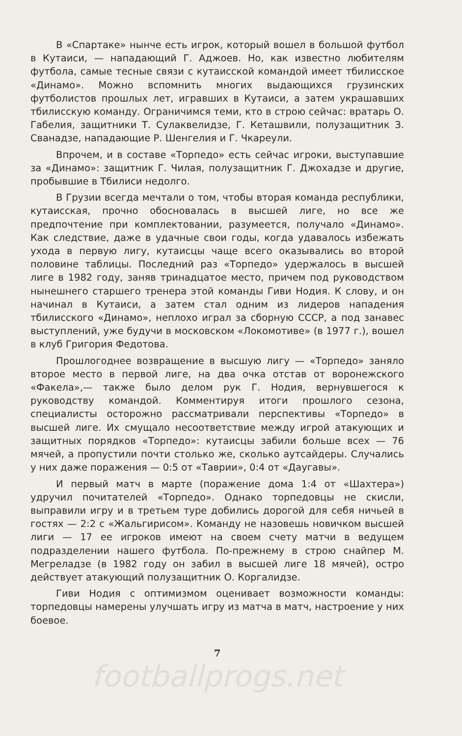В «Спартаке» нынче есть игрок, который вошел в большой футбол в Кутаиси, — нападающий Г. Аджоев. Но, как известно любителям футбола, самые тесные связи с кутаисской командой имеет тбилисское «Динамо». Можно вспомнить многих выдающихся грузинских футболистов прошлых лет, игравших в Кутаиси, а затем украшавших тбилисскую команду. Ограничимся теми, кто в строю сейчас: вратарь О. Габелия, защитники Т. Сулаквелидзе, Г. Кеташвили, полузащитник З. Сванадзе, нападающие Р. Шенгелия и Г. Чкареули.
Впрочем, и в составе «Торпедо» есть сейчас игроки, выступавшие за «Динамо»: защитник Г. Чилая, полузащитник Г. Джохадзе и другие, пробывшие в Тбилиси недолго.
В Грузии всегда мечтали о том, чтобы вторая команда республики, кутаисская, прочно обосновалась в высшей лиге, но все же предпочтение при комплектовании, разумеется, получало «Динамо». Как следствие, даже в удачные свои годы, когда удавалось избежать ухода в первую лигу, кутаисцы чаще всего оказывались во второй половине таблицы. Последний раз «Торпедо» удержалось в высшей лиге в 1982 году, заняв тринадцатое место, причем под руководством нынешнего старшего тренера этой команды Гиви Нодия. К слову, и он начинал в Кутаиси, а затем стал одним из лидеров нападения тбилисского «Динамо», неплохо играл за сборную СССР, а под занавес выступлений, уже будучи в московском «Локомотиве» (в 1977 г.), вошел в клуб Григория Федотова.
Прошлогоднее возвращение в высшую лигу — «Торпедо» заняло второе место в первой лиге, на два очка отстав от воронежского «Факела»,— также было делом рук Г. Нодия, вернувшегося к руководству командой. Комментируя итоги прошлого сезона, специалисты осторожно рассматривали перспективы «Торпедо» в высшей лиге. Их смущало несоответствие между игрой атакующих и защитных порядков «Торпедо»: кутаисцы забили больше всех — 76 мячей, а пропустили почти столько же, сколько аутсайдеры. Случались у них даже поражения — 0:5 от «Таврии», 0:4 от «Даугавы».
И первый матч в марте (поражение дома 1:4 от «Шахтера») удручил почитателей «Торпедо». Однако торпедовцы не скисли, выправили игру и в третьем туре добились дорогой для себя ничьей в гостях — 2:2 с «Жальгирисом». Команду не назовешь новичком высшей лиги — 17 ее игроков имеют на своем счету матчи в ведущем подразделении нашего футбола. По-прежнему в строю снайпер М. Мегреладзе (в 1982 году он забил в высшей лиге 18 мячей), остро действует атакующий полузащитник О. Коргалидзе.
Гиви Нодия с оптимизмом оценивает возможности команды: торпедовцы намерены улучшать игру из матча в матч, настроение у них боевое.
7
footballprogs.net